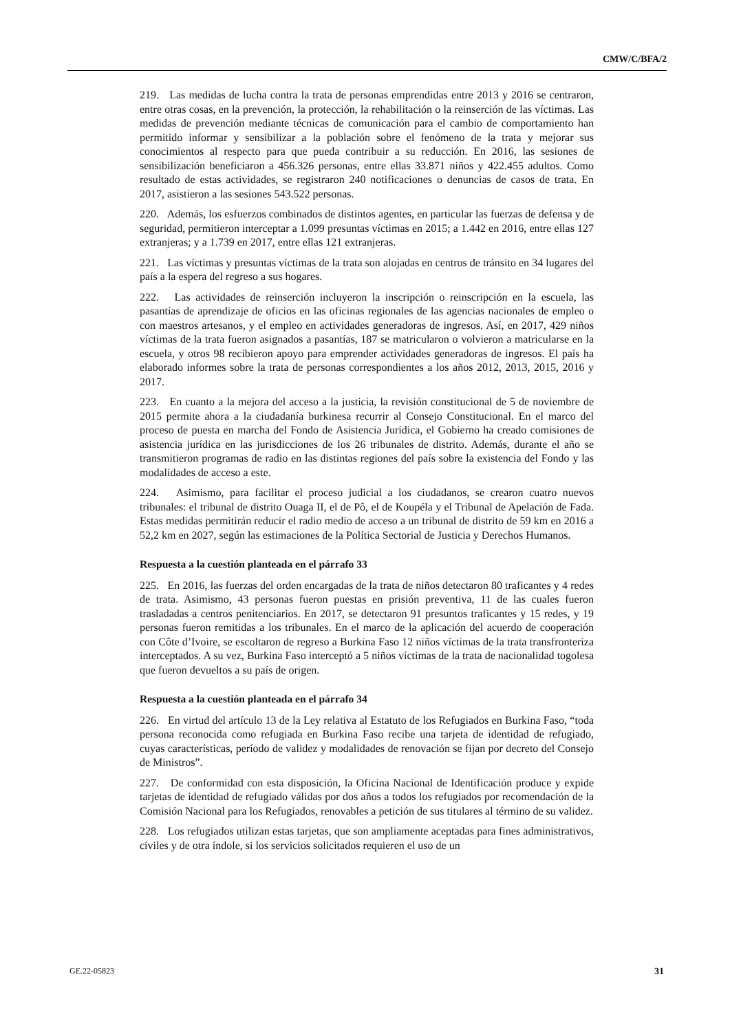CMW/C/BFA/2
219. Las medidas de lucha contra la trata de personas emprendidas entre 2013 y 2016 se centraron, entre otras cosas, en la prevención, la protección, la rehabilitación o la reinserción de las víctimas. Las medidas de prevención mediante técnicas de comunicación para el cambio de comportamiento han permitido informar y sensibilizar a la población sobre el fenómeno de la trata y mejorar sus conocimientos al respecto para que pueda contribuir a su reducción. En 2016, las sesiones de sensibilización beneficiaron a 456.326 personas, entre ellas 33.871 niños y 422.455 adultos. Como resultado de estas actividades, se registraron 240 notificaciones o denuncias de casos de trata. En 2017, asistieron a las sesiones 543.522 personas.
220. Además, los esfuerzos combinados de distintos agentes, en particular las fuerzas de defensa y de seguridad, permitieron interceptar a 1.099 presuntas víctimas en 2015; a 1.442 en 2016, entre ellas 127 extranjeras; y a 1.739 en 2017, entre ellas 121 extranjeras.
221. Las víctimas y presuntas víctimas de la trata son alojadas en centros de tránsito en 34 lugares del país a la espera del regreso a sus hogares.
222. Las actividades de reinserción incluyeron la inscripción o reinscripción en la escuela, las pasantías de aprendizaje de oficios en las oficinas regionales de las agencias nacionales de empleo o con maestros artesanos, y el empleo en actividades generadoras de ingresos. Así, en 2017, 429 niños víctimas de la trata fueron asignados a pasantías, 187 se matricularon o volvieron a matricularse en la escuela, y otros 98 recibieron apoyo para emprender actividades generadoras de ingresos. El país ha elaborado informes sobre la trata de personas correspondientes a los años 2012, 2013, 2015, 2016 y 2017.
223. En cuanto a la mejora del acceso a la justicia, la revisión constitucional de 5 de noviembre de 2015 permite ahora a la ciudadanía burkinesa recurrir al Consejo Constitucional. En el marco del proceso de puesta en marcha del Fondo de Asistencia Jurídica, el Gobierno ha creado comisiones de asistencia jurídica en las jurisdicciones de los 26 tribunales de distrito. Además, durante el año se transmitieron programas de radio en las distintas regiones del país sobre la existencia del Fondo y las modalidades de acceso a este.
224. Asimismo, para facilitar el proceso judicial a los ciudadanos, se crearon cuatro nuevos tribunales: el tribunal de distrito Ouaga II, el de Pô, el de Koupéla y el Tribunal de Apelación de Fada. Estas medidas permitirán reducir el radio medio de acceso a un tribunal de distrito de 59 km en 2016 a 52,2 km en 2027, según las estimaciones de la Política Sectorial de Justicia y Derechos Humanos.
Respuesta a la cuestión planteada en el párrafo 33
225. En 2016, las fuerzas del orden encargadas de la trata de niños detectaron 80 traficantes y 4 redes de trata. Asimismo, 43 personas fueron puestas en prisión preventiva, 11 de las cuales fueron trasladadas a centros penitenciarios. En 2017, se detectaron 91 presuntos traficantes y 15 redes, y 19 personas fueron remitidas a los tribunales. En el marco de la aplicación del acuerdo de cooperación con Côte d’Ivoire, se escoltaron de regreso a Burkina Faso 12 niños víctimas de la trata transfronteriza interceptados. A su vez, Burkina Faso interceptó a 5 niños víctimas de la trata de nacionalidad togolesa que fueron devueltos a su país de origen.
Respuesta a la cuestión planteada en el párrafo 34
226. En virtud del artículo 13 de la Ley relativa al Estatuto de los Refugiados en Burkina Faso, “toda persona reconocida como refugiada en Burkina Faso recibe una tarjeta de identidad de refugiado, cuyas características, período de validez y modalidades de renovación se fijan por decreto del Consejo de Ministros”.
227. De conformidad con esta disposición, la Oficina Nacional de Identificación produce y expide tarjetas de identidad de refugiado válidas por dos años a todos los refugiados por recomendación de la Comisión Nacional para los Refugiados, renovables a petición de sus titulares al término de su validez.
228. Los refugiados utilizan estas tarjetas, que son ampliamente aceptadas para fines administrativos, civiles y de otra índole, si los servicios solicitados requieren el uso de un
GE.22-05823 31